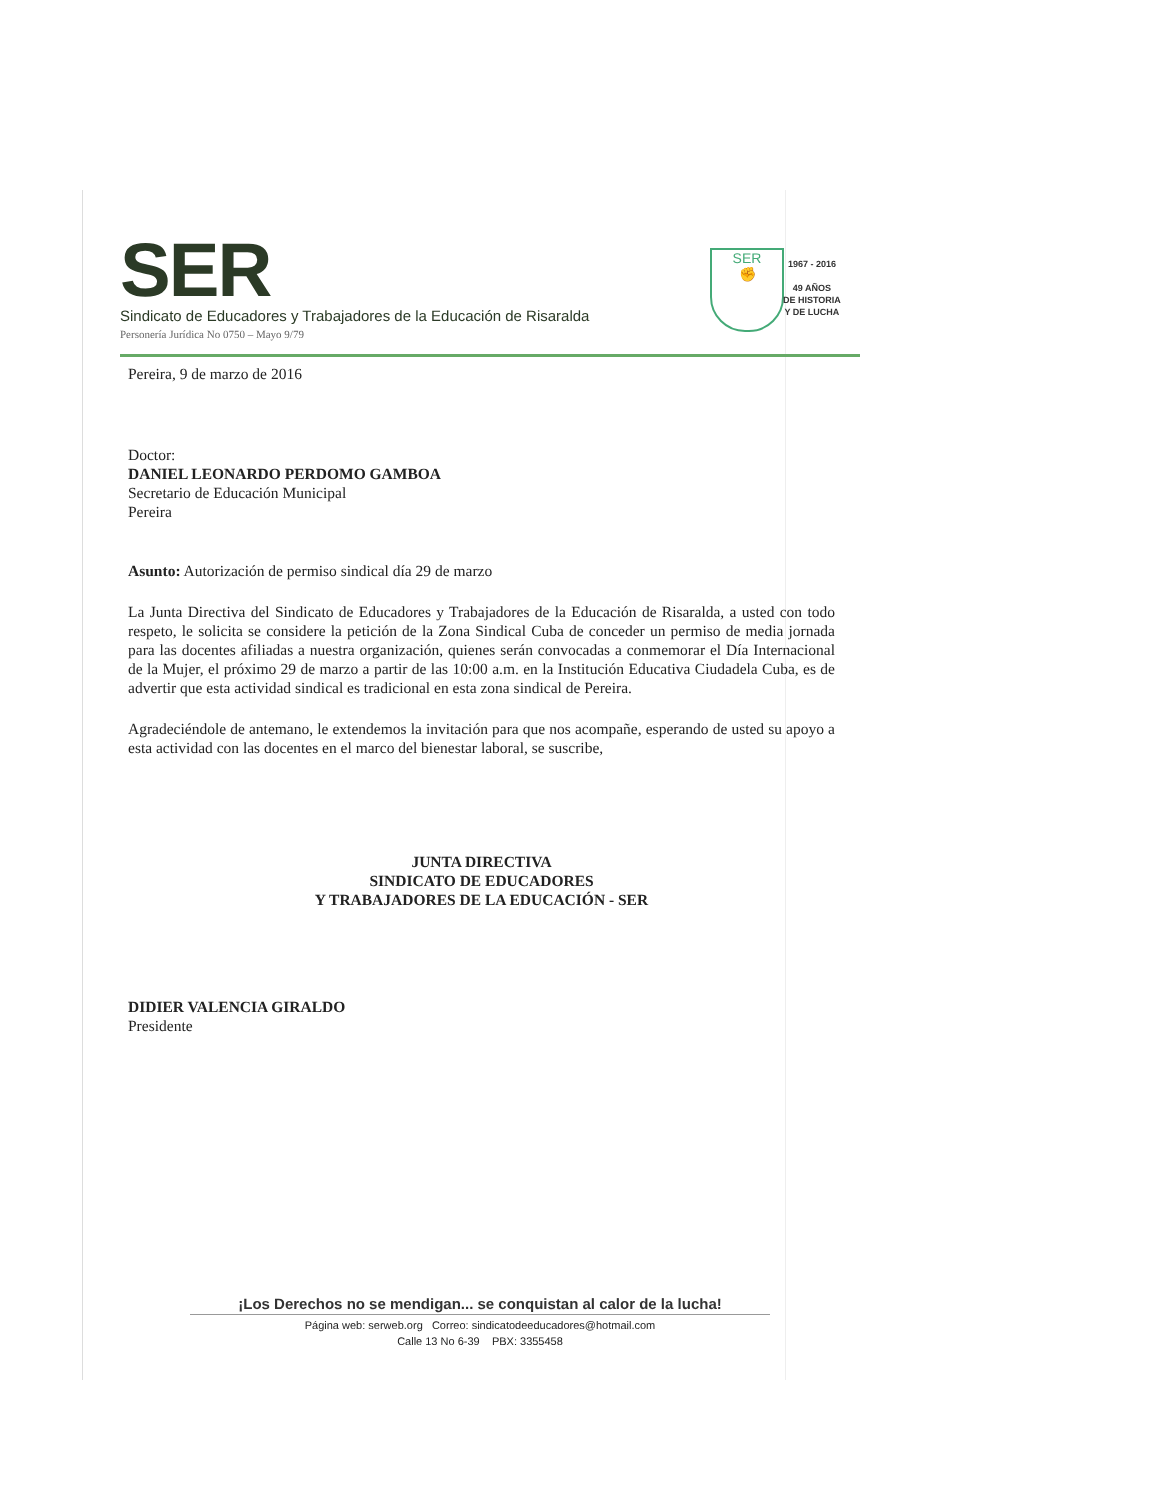SER
Sindicato de Educadores y Trabajadores de la Educación de Risaralda
Personería Jurídica No 0750 – Mayo 9/79
SER
✊
1967 - 2016
49 AÑOS
DE HISTORIA
Y DE LUCHA
Pereira, 9 de marzo de 2016
Doctor:
DANIEL LEONARDO PERDOMO GAMBOA
Secretario de Educación Municipal
Pereira
Asunto: Autorización de permiso sindical día 29 de marzo
La Junta Directiva del Sindicato de Educadores y Trabajadores de la Educación de Risaralda, a usted con todo respeto, le solicita se considere la petición de la Zona Sindical Cuba de conceder un permiso de media jornada para las docentes afiliadas a nuestra organización, quienes serán convocadas a conmemorar el Día Internacional de la Mujer, el próximo 29 de marzo a partir de las 10:00 a.m. en la Institución Educativa Ciudadela Cuba, es de advertir que esta actividad sindical es tradicional en esta zona sindical de Pereira.
Agradeciéndole de antemano, le extendemos la invitación para que nos acompañe, esperando de usted su apoyo a esta actividad con las docentes en el marco del bienestar laboral, se suscribe,
JUNTA DIRECTIVA
SINDICATO DE EDUCADORES
Y TRABAJADORES DE LA EDUCACIÓN - SER
DIDIER VALENCIA GIRALDO
Presidente
¡Los Derechos no se mendigan... se conquistan al calor de la lucha!
Página web: serweb.org Correo: sindicatodeeducadores@hotmail.com
Calle 13 No 6-39 PBX: 3355458